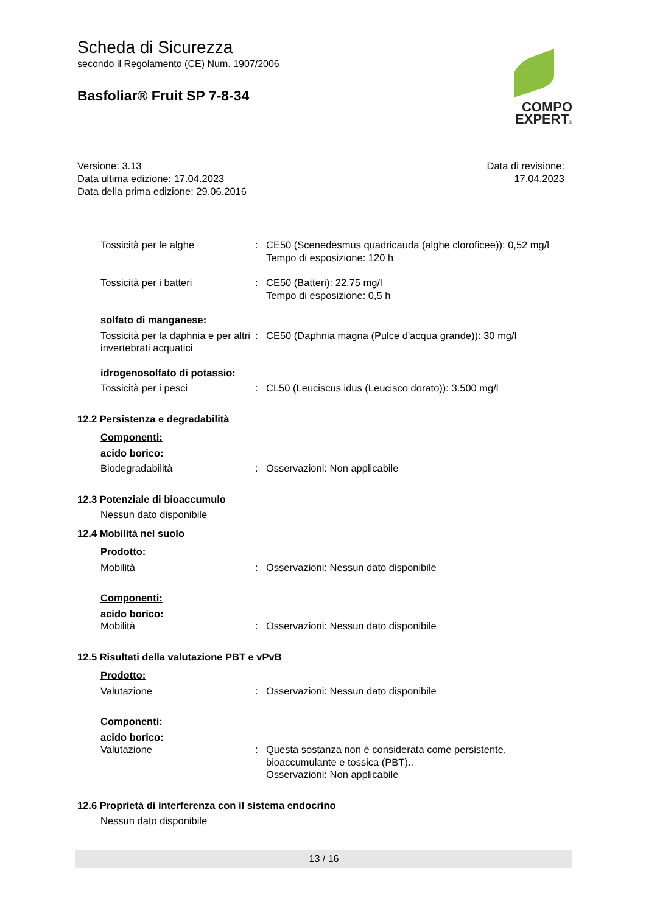Scheda di Sicurezza
secondo il Regolamento (CE) Num. 1907/2006
Basfoliar® Fruit SP 7-8-34
COMPO
EXPERT®
Versione: 3.13
Data ultima edizione: 17.04.2023
Data della prima edizione: 29.06.2016
Data di revisione:
17.04.2023
Tossicità per le alghe : CE50 (Scenedesmus quadricauda (alghe cloroficee)): 0,52 mg/l
Tempo di esposizione: 120 h
Tossicità per i batteri : CE50 (Batteri): 22,75 mg/l
Tempo di esposizione: 0,5 h
solfato di manganese:
Tossicità per la daphnia e per altri invertebrati acquatici
: CE50 (Daphnia magna (Pulce d'acqua grande)): 30 mg/l
idrogenosolfato di potassio:
Tossicità per i pesci : CL50 (Leuciscus idus (Leucisco dorato)): 3.500 mg/l
12.2 Persistenza e degradabilità
Componenti:
acido borico:
Biodegradabilità : Osservazioni: Non applicabile
12.3 Potenziale di bioaccumulo
Nessun dato disponibile
12.4 Mobilità nel suolo
Prodotto:
Mobilità : Osservazioni: Nessun dato disponibile
Componenti:
acido borico:
Mobilità : Osservazioni: Nessun dato disponibile
12.5 Risultati della valutazione PBT e vPvB
Prodotto:
Valutazione : Osservazioni: Nessun dato disponibile
Componenti:
acido borico:
Valutazione : Questa sostanza non è considerata come persistente, bioaccumulante e tossica (PBT)..
Osservazioni: Non applicabile
12.6 Proprietà di interferenza con il sistema endocrino
Nessun dato disponibile
13 / 16